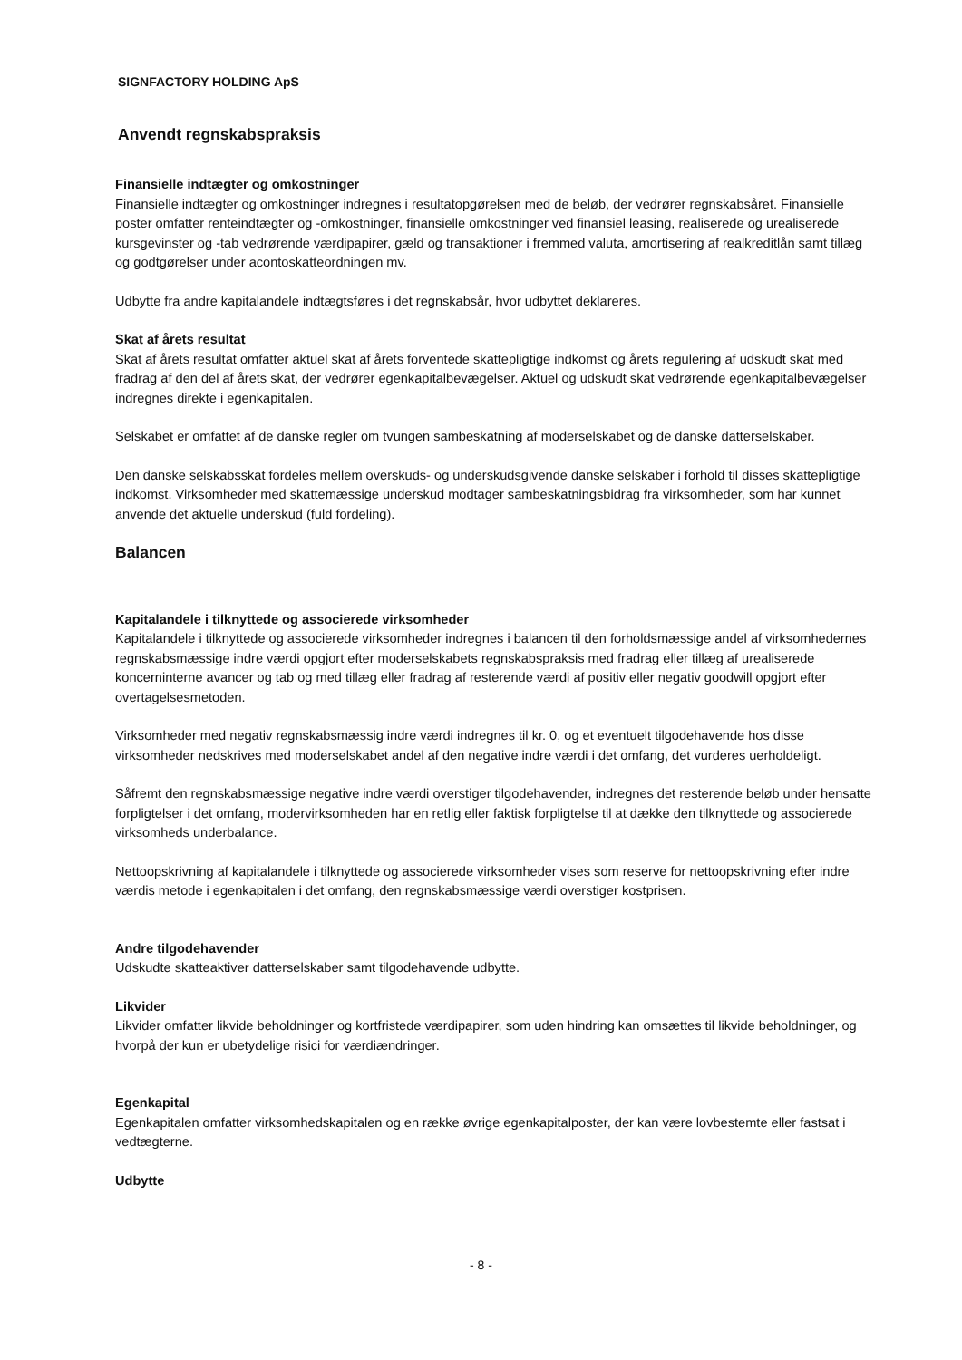SIGNFACTORY HOLDING ApS
Anvendt regnskabspraksis
Finansielle indtægter og omkostninger
Finansielle indtægter og omkostninger indregnes i resultatopgørelsen med de beløb, der vedrører regnskabsåret. Finansielle poster omfatter renteindtægter og -omkostninger, finansielle omkostninger ved finansiel leasing, realiserede og urealiserede kursgevinster og -tab vedrørende værdipapirer, gæld og transaktioner i fremmed valuta, amortisering af realkreditlån samt tillæg og godtgørelser under acontoskatteordningen mv.
Udbytte fra andre kapitalandele indtægtsføres i det regnskabsår, hvor udbyttet deklareres.
Skat af årets resultat
Skat af årets resultat omfatter aktuel skat af årets forventede skattepligtige indkomst og årets regulering af udskudt skat med fradrag af den del af årets skat, der vedrører egenkapitalbevægelser. Aktuel og udskudt skat vedrørende egenkapitalbevægelser indregnes direkte i egenkapitalen.
Selskabet er omfattet af de danske regler om tvungen sambeskatning af moderselskabet og de danske datterselskaber.
Den danske selskabsskat fordeles mellem overskuds- og underskudsgivende danske selskaber i forhold til disses skattepligtige indkomst. Virksomheder med skattemæssige underskud modtager sambeskatningsbidrag fra virksomheder, som har kunnet anvende det aktuelle underskud (fuld fordeling).
Balancen
Kapitalandele i tilknyttede og associerede virksomheder
Kapitalandele i tilknyttede og associerede virksomheder indregnes i balancen til den forholdsmæssige andel af virksomhedernes regnskabsmæssige indre værdi opgjort efter moderselskabets regnskabspraksis med fradrag eller tillæg af urealiserede koncerninterne avancer og tab og med tillæg eller fradrag af resterende værdi af positiv eller negativ goodwill opgjort efter overtagelsesmetoden.
Virksomheder med negativ regnskabsmæssig indre værdi indregnes til kr. 0, og et eventuelt tilgodehavende hos disse virksomheder nedskrives med moderselskabet andel af den negative indre værdi i det omfang, det vurderes uerholdeligt.
Såfremt den regnskabsmæssige negative indre værdi overstiger tilgodehavender, indregnes det resterende beløb under hensatte forpligtelser i det omfang, modervirksomheden har en retlig eller faktisk forpligtelse til at dække den tilknyttede og associerede virksomheds underbalance.
Nettoopskrivning af kapitalandele i tilknyttede og associerede virksomheder vises som reserve for nettoopskrivning efter indre værdis metode i egenkapitalen i det omfang, den regnskabsmæssige værdi overstiger kostprisen.
Andre tilgodehavender
Udskudte skatteaktiver datterselskaber samt tilgodehavende udbytte.
Likvider
Likvider omfatter likvide beholdninger og kortfristede værdipapirer, som uden hindring kan omsættes til likvide beholdninger, og hvorpå der kun er ubetydelige risici for værdiændringer.
Egenkapital
Egenkapitalen omfatter virksomhedskapitalen og en række øvrige egenkapitalposter, der kan være lovbestemte eller fastsat i vedtægterne.
Udbytte
- 8 -